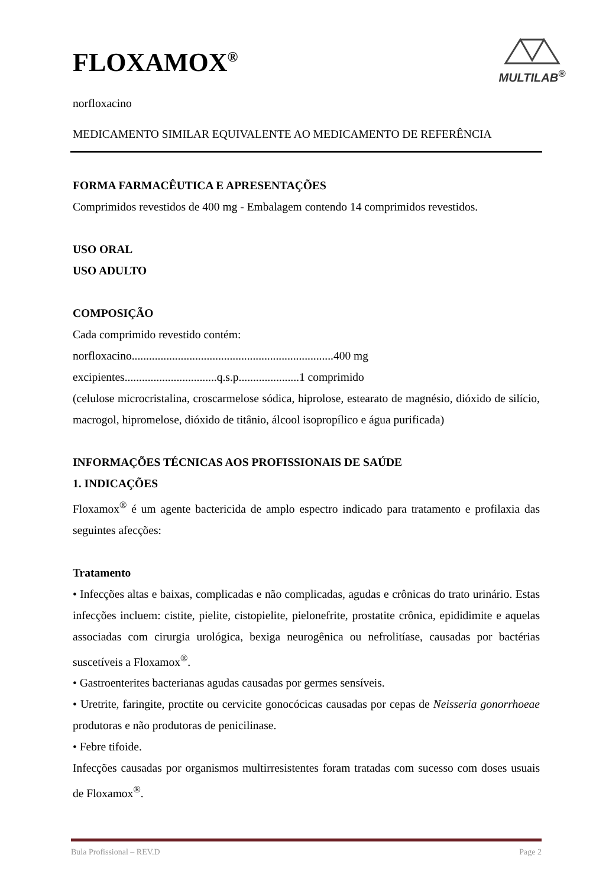MULTILAB<sup>®</sup>
FLOXAMOX<sup>®</sup>
norfloxacino
MEDICAMENTO SIMILAR EQUIVALENTE AO MEDICAMENTO DE REFERÊNCIA
FORMA FARMACÊUTICA E APRESENTAÇÕES
Comprimidos revestidos de 400 mg - Embalagem contendo 14 comprimidos revestidos.
USO ORAL
USO ADULTO
COMPOSIÇÃO
Cada comprimido revestido contém:
norfloxacino......................................................................400 mg
excipientes................................q.s.p.....................1 comprimido
(celulose microcristalina, croscarmelose sódica, hiprolose, estearato de magnésio, dióxido de silício, macrogol, hipromelose, dióxido de titânio, álcool isopropílico e água purificada)
INFORMAÇÕES TÉCNICAS AOS PROFISSIONAIS DE SAÚDE
1. INDICAÇÕES
Floxamox<sup>®</sup> é um agente bactericida de amplo espectro indicado para tratamento e profilaxia das seguintes afecções:
Tratamento
• Infecções altas e baixas, complicadas e não complicadas, agudas e crônicas do trato urinário. Estas infecções incluem: cistite, pielite, cistopielite, pielonefrite, prostatite crônica, epididimite e aquelas associadas com cirurgia urológica, bexiga neurogênica ou nefrolitíase, causadas por bactérias suscetíveis a Floxamox<sup>®</sup>.
• Gastroenterites bacterianas agudas causadas por germes sensíveis.
• Uretrite, faringite, proctite ou cervicite gonocócicas causadas por cepas de Neisseria gonorrhoeae produtoras e não produtoras de penicilinase.
• Febre tifoide.
Infecções causadas por organismos multirresistentes foram tratadas com sucesso com doses usuais de Floxamox<sup>®</sup>.
Bula Profissional – REV.D Page 2